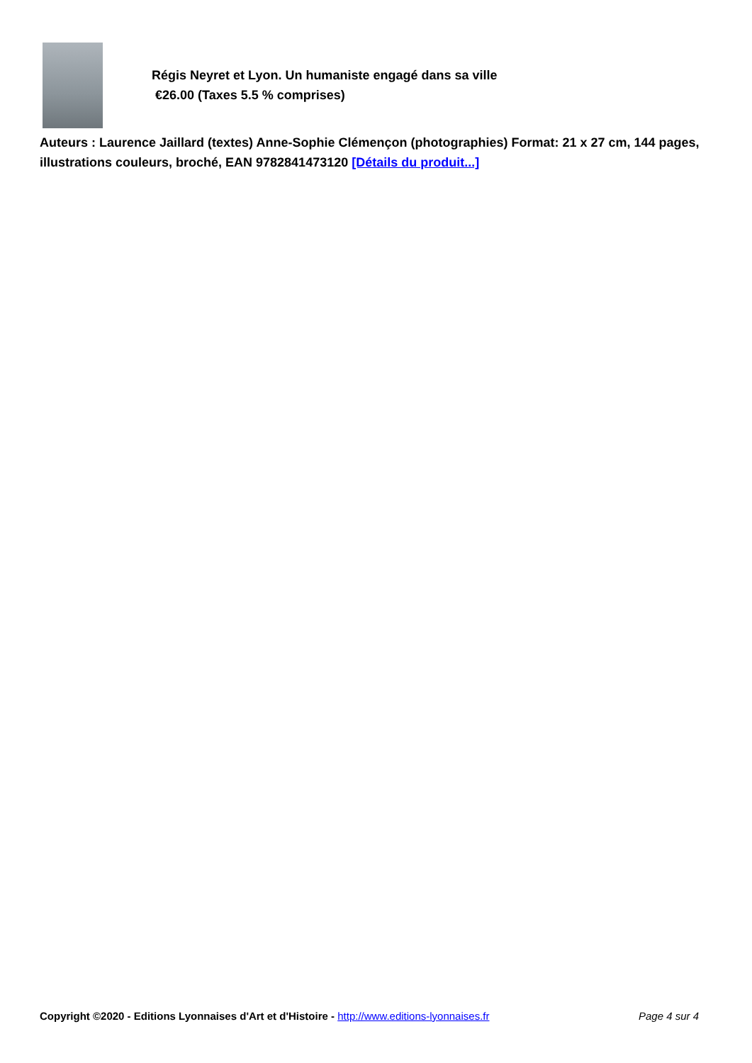Régis Neyret et Lyon. Un humaniste engagé dans sa ville
€26.00 (Taxes 5.5 % comprises)
Auteurs : Laurence Jaillard (textes) Anne-Sophie Clémençon (photographies) Format: 21 x 27 cm, 144 pages, illustrations couleurs, broché, EAN 9782841473120 [Détails du produit...]
Copyright ©2020 - Editions Lyonnaises d'Art et d'Histoire - http://www.editions-lyonnaises.fr Page 4 sur 4